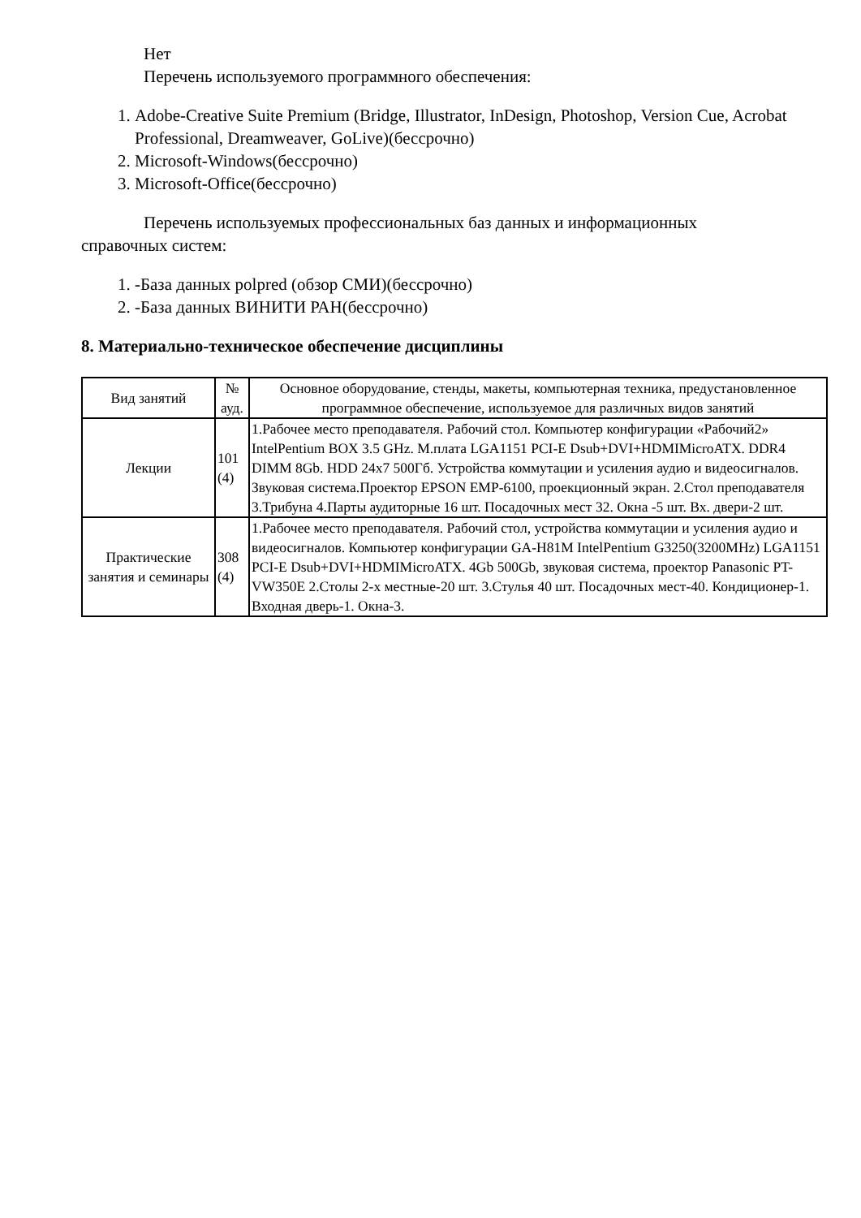Нет
Перечень используемого программного обеспечения:
1. Adobe-Creative Suite Premium (Bridge, Illustrator, InDesign, Photoshop, Version Cue, Acrobat Professional, Dreamweaver, GoLive)(бессрочно)
2. Microsoft-Windows(бессрочно)
3. Microsoft-Office(бессрочно)
Перечень используемых профессиональных баз данных и информационных
справочных систем:
1. -База данных polpred (обзор СМИ)(бессрочно)
2. -База данных ВИНИТИ РАН(бессрочно)
8. Материально-техническое обеспечение дисциплины
| Вид занятий | № ауд. | Основное оборудование, стенды, макеты, компьютерная техника, предустановленное программное обеспечение, используемое для различных видов занятий |
| --- | --- | --- |
| Лекции | 101 (4) | 1.Рабочее место преподавателя. Рабочий стол. Компьютер конфигурации «Рабочий2» IntelPentium BOX 3.5 GHz. М.плата LGA1151 PCI-E Dsub+DVI+HDMIMicroATX. DDR4 DIMM 8Gb. HDD 24x7 500Гб. Устройства коммутации и усиления аудио и видеосигналов. Звуковая система.Проектор EPSON EMP-6100, проекционный экран. 2.Стол преподавателя 3.Трибуна 4.Парты аудиторные 16 шт. Посадочных мест 32. Окна -5 шт. Вх. двери-2 шт. |
| Практические занятия и семинары | 308 (4) | 1.Рабочее место преподавателя. Рабочий стол, устройства коммутации и усиления аудио и видеосигналов. Компьютер конфигурации GA-H81M IntelPentium G3250(3200MHz) LGA1151 PCI-E Dsub+DVI+HDMIMicroATX. 4Gb 500Gb, звуковая система, проектор Panasonic PT-VW350E 2.Столы 2-х местные-20 шт. 3.Стулья 40 шт. Посадочных мест-40. Кондиционер-1. Входная дверь-1. Окна-3. |